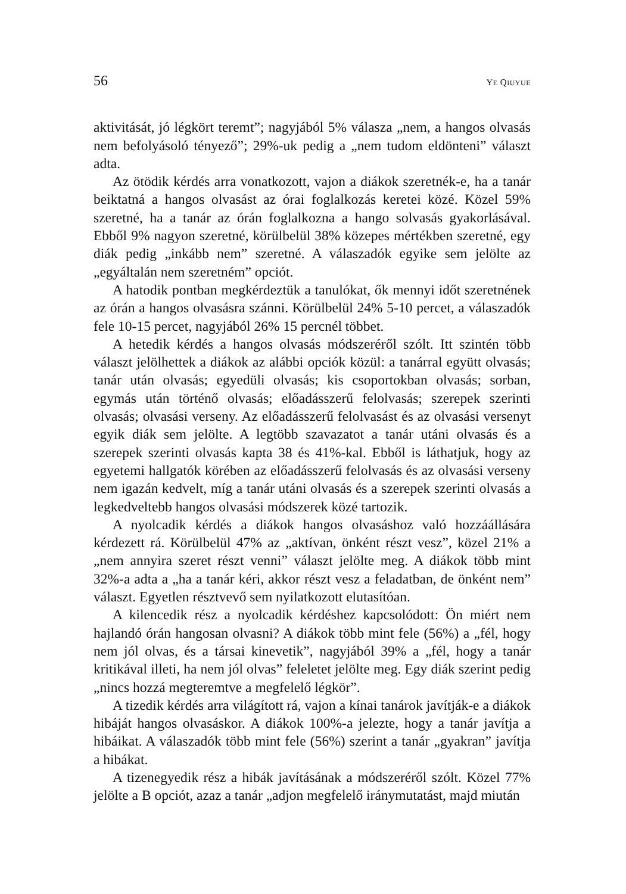56 YE QIUYUE
aktivitását, jó légkört teremt”; nagyjából 5% válasza „nem, a hangos olvasás nem befolyásoló tényező”; 29%-uk pedig a „nem tudom eldönteni” választ adta.
Az ötödik kérdés arra vonatkozott, vajon a diákok szeretnék-e, ha a tanár beiktatná a hangos olvasást az órai foglalkozás keretei közé. Közel 59% szeretné, ha a tanár az órán foglalkozna a hango solvasás gyakorlásával. Ebből 9% nagyon szeretné, körülbelül 38% közepes mértékben szeretné, egy diák pedig „inkább nem” szeretné. A válaszadók egyike sem jelölte az „egyáltalán nem szeretném” opciót.
A hatodik pontban megkérdeztük a tanulókat, ők mennyi időt szeretnének az órán a hangos olvasásra szánni. Körülbelül 24% 5-10 percet, a válaszadók fele 10-15 percet, nagyjából 26% 15 percnél többet.
A hetedik kérdés a hangos olvasás módszeréről szólt. Itt szintén több választ jelölhettek a diákok az alábbi opciók közül: a tanárral együtt olvasás; tanár után olvasás; egyedüli olvasás; kis csoportokban olvasás; sorban, egymás után történő olvasás; előadásszerű felolvasás; szerepek szerinti olvasás; olvasási verseny. Az előadásszerű felolvasást és az olvasási versenyt egyik diák sem jelölte. A legtöbb szavazatot a tanár utáni olvasás és a szerepek szerinti olvasás kapta 38 és 41%-kal. Ebből is láthatjuk, hogy az egyetemi hallgatók körében az előadásszerű felolvasás és az olvasási verseny nem igazán kedvelt, míg a tanár utáni olvasás és a szerepek szerinti olvasás a legkedveltebb hangos olvasási módszerek közé tartozik.
A nyolcadik kérdés a diákok hangos olvasáshoz való hozzáállására kérdezett rá. Körülbelül 47% az „aktívan, önként részt vesz”, közel 21% a „nem annyira szeret részt venni” választ jelölte meg. A diákok több mint 32%-a adta a „ha a tanár kéri, akkor részt vesz a feladatban, de önként nem” választ. Egyetlen résztvevő sem nyilatkozott elutasítóan.
A kilencedik rész a nyolcadik kérdéshez kapcsolódott: Ön miért nem hajlandó órán hangosan olvasni? A diákok több mint fele (56%) a „fél, hogy nem jól olvas, és a társai kinevetik”, nagyjából 39% a „fél, hogy a tanár kritikával illeti, ha nem jól olvas” feleletet jelölte meg. Egy diák szerint pedig „nincs hozzá megteremtve a megfelelő légkör”.
A tizedik kérdés arra világított rá, vajon a kínai tanárok javítják-e a diákok hibáját hangos olvasáskor. A diákok 100%-a jelezte, hogy a tanár javítja a hibáikat. A válaszadók több mint fele (56%) szerint a tanár „gyakran” javítja a hibákat.
A tizenegyedik rész a hibák javításának a módszeréről szólt. Közel 77% jelölte a B opciót, azaz a tanár „adjon megfelelő iránymutatást, majd miután